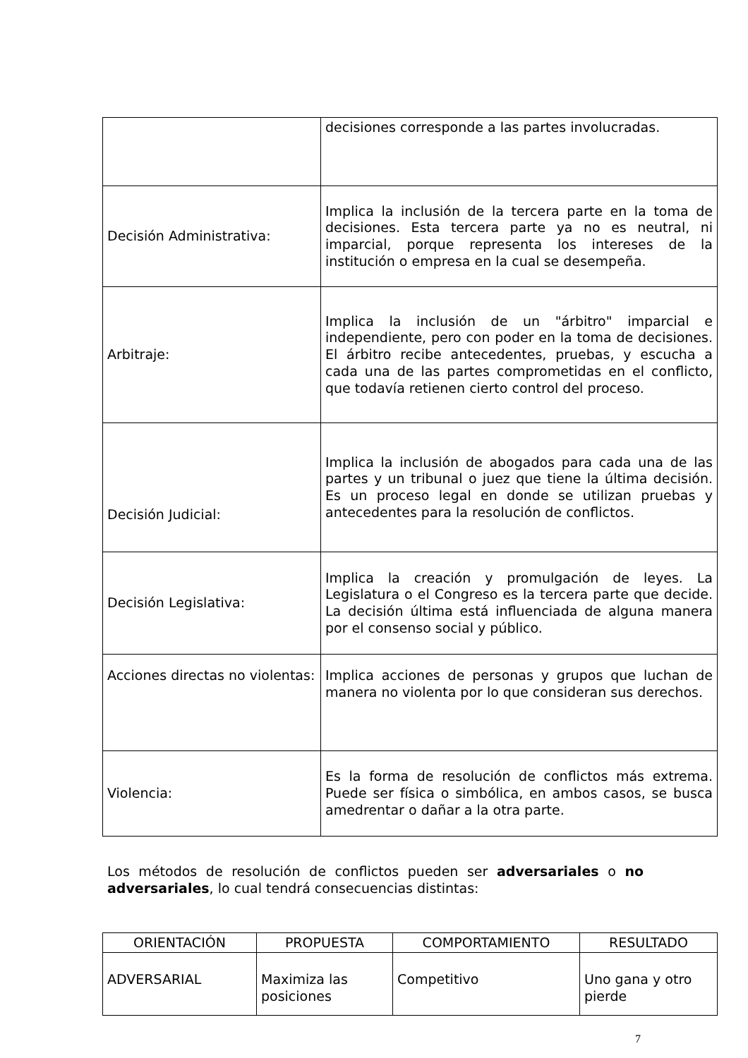| | decisiones corresponde a las partes involucradas. |
| Decisión Administrativa: | Implica la inclusión de la tercera parte en la toma de decisiones. Esta tercera parte ya no es neutral, ni imparcial, porque representa los intereses de la institución o empresa en la cual se desempeña. |
| Arbitraje: | Implica la inclusión de un "árbitro" imparcial e independiente, pero con poder en la toma de decisiones. El árbitro recibe antecedentes, pruebas, y escucha a cada una de las partes comprometidas en el conflicto, que todavía retienen cierto control del proceso. |
| Decisión Judicial: | Implica la inclusión de abogados para cada una de las partes y un tribunal o juez que tiene la última decisión. Es un proceso legal en donde se utilizan pruebas y antecedentes para la resolución de conflictos. |
| Decisión Legislativa: | Implica la creación y promulgación de leyes. La Legislatura o el Congreso es la tercera parte que decide. La decisión última está influenciada de alguna manera por el consenso social y público. |
| Acciones directas no violentas: | Implica acciones de personas y grupos que luchan de manera no violenta por lo que consideran sus derechos. |
| Violencia: | Es la forma de resolución de conflictos más extrema. Puede ser física o simbólica, en ambos casos, se busca amedrentar o dañar a la otra parte. |
Los métodos de resolución de conflictos pueden ser adversariales o no adversariales, lo cual tendrá consecuencias distintas:
| ORIENTACIÓN | PROPUESTA | COMPORTAMIENTO | RESULTADO |
| --- | --- | --- | --- |
| ADVERSARIAL | Maximiza las posiciones | Competitivo | Uno gana y otro pierde |
7